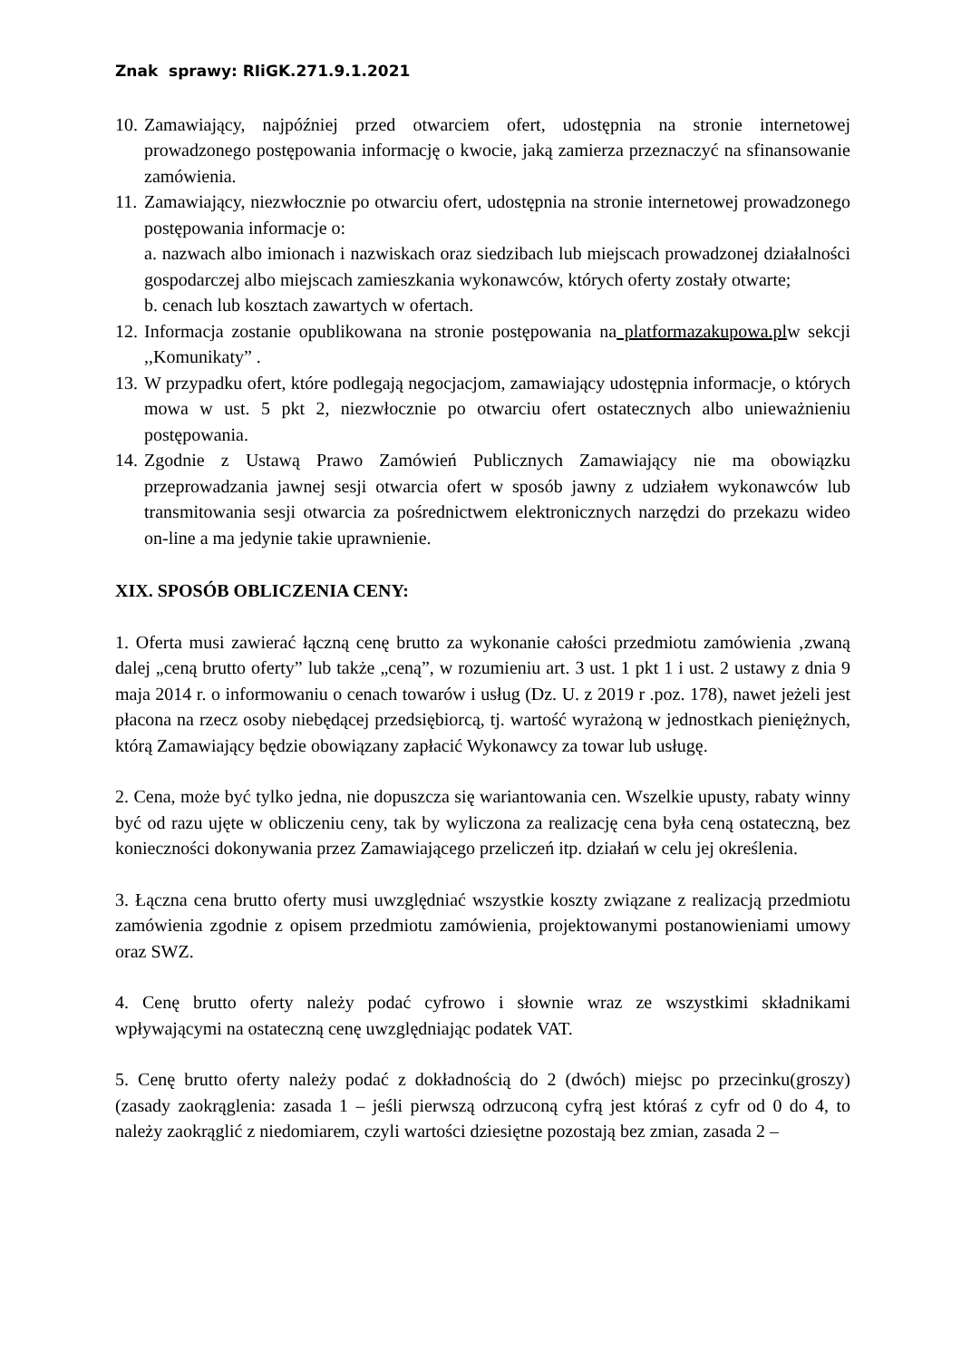Znak sprawy: RIiGK.271.9.1.2021
10.
Zamawiający, najpóźniej przed otwarciem ofert, udostępnia na stronie internetowej prowadzonego postępowania informację o kwocie, jaką zamierza przeznaczyć na sfinansowanie zamówienia.
11.
Zamawiający, niezwłocznie po otwarciu ofert, udostępnia na stronie internetowej prowadzonego postępowania informacje o:
a. nazwach albo imionach i nazwiskach oraz siedzibach lub miejscach prowadzonej działalności gospodarczej albo miejscach zamieszkania wykonawców, których oferty zostały otwarte;
b. cenach lub kosztach zawartych w ofertach.
12.
Informacja zostanie opublikowana na stronie postępowania na platformazakupowa.plw sekcji ,,Komunikaty” .
13.
W przypadku ofert, które podlegają negocjacjom, zamawiający udostępnia informacje, o których mowa w ust. 5 pkt 2, niezwłocznie po otwarciu ofert ostatecznych albo unieważnieniu postępowania.
14.
Zgodnie z Ustawą Prawo Zamówień Publicznych Zamawiający nie ma obowiązku przeprowadzania jawnej sesji otwarcia ofert w sposób jawny z udziałem wykonawców lub transmitowania sesji otwarcia za pośrednictwem elektronicznych narzędzi do przekazu wideo on-line a ma jedynie takie uprawnienie.
XIX. SPOSÓB OBLICZENIA CENY:
1. Oferta musi zawierać łączną cenę brutto za wykonanie całości przedmiotu zamówienia ‚zwaną dalej „ceną brutto oferty” lub także „ceną”, w rozumieniu art. 3 ust. 1 pkt 1 i ust. 2 ustawy z dnia 9 maja 2014 r. o informowaniu o cenach towarów i usług (Dz. U. z 2019 r .poz. 178), nawet jeżeli jest płacona na rzecz osoby niebędącej przedsiębiorcą, tj. wartość wyrażoną w jednostkach pieniężnych, którą Zamawiający będzie obowiązany zapłacić Wykonawcy za towar lub usługę.
2. Cena, może być tylko jedna, nie dopuszcza się wariantowania cen. Wszelkie upusty, rabaty winny być od razu ujęte w obliczeniu ceny, tak by wyliczona za realizację cena była ceną ostateczną, bez konieczności dokonywania przez Zamawiającego przeliczeń itp. działań w celu jej określenia.
3. Łączna cena brutto oferty musi uwzględniać wszystkie koszty związane z realizacją przedmiotu zamówienia zgodnie z opisem przedmiotu zamówienia, projektowanymi postanowieniami umowy oraz SWZ.
4. Cenę brutto oferty należy podać cyfrowo i słownie wraz ze wszystkimi składnikami wpływającymi na ostateczną cenę uwzględniając podatek VAT.
5. Cenę brutto oferty należy podać z dokładnością do 2 (dwóch) miejsc po przecinku(groszy) (zasady zaokrąglenia: zasada 1 – jeśli pierwszą odrzuconą cyfrą jest któraś z cyfr od 0 do 4, to należy zaokrąglić z niedomiarem, czyli wartości dziesiętne pozostają bez zmian, zasada 2 –